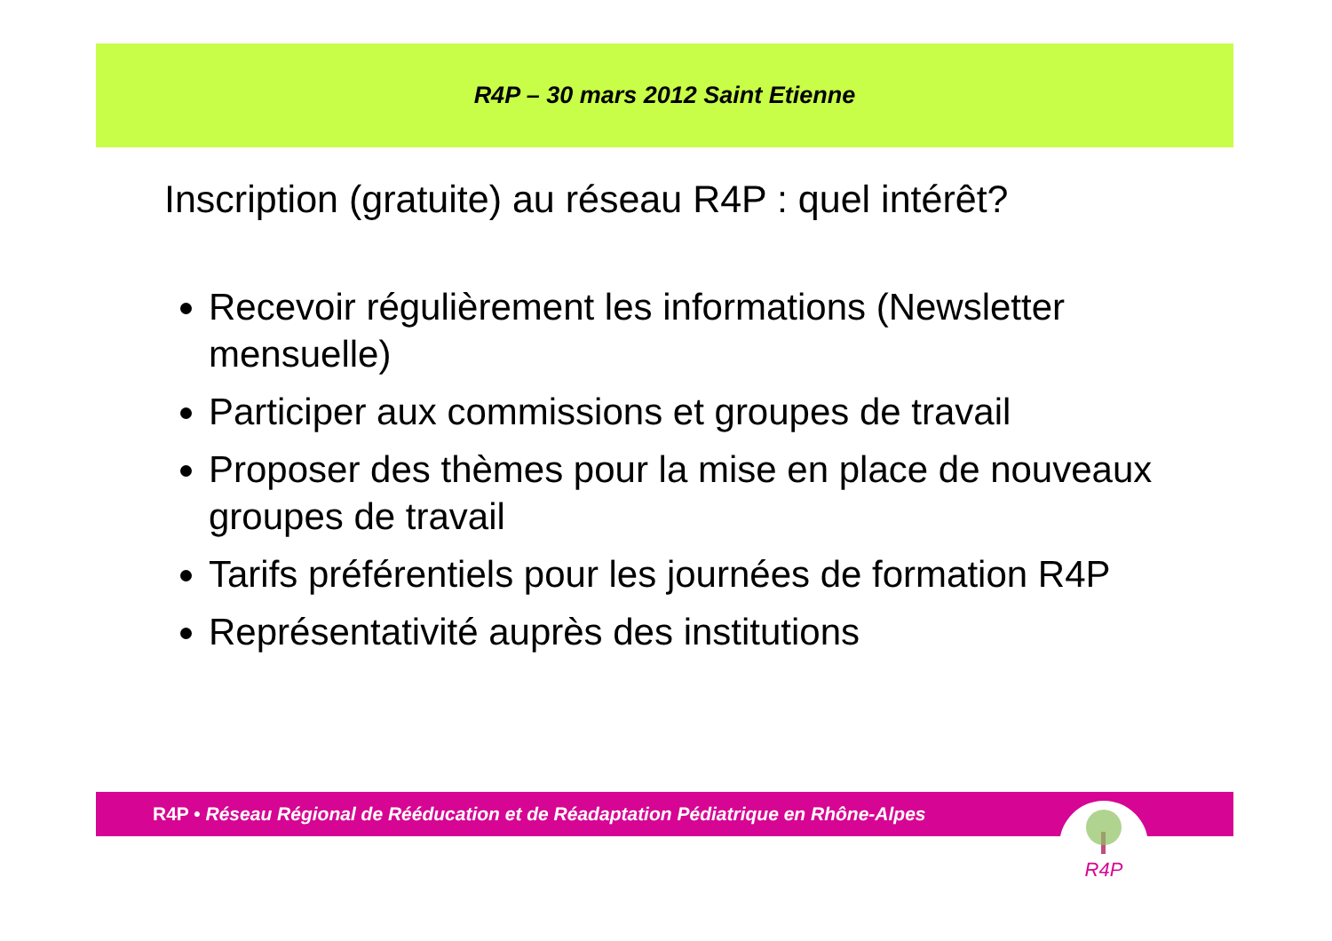R4P – 30 mars 2012 Saint Etienne
Inscription (gratuite) au réseau R4P : quel intérêt?
Recevoir régulièrement les informations (Newsletter mensuelle)
Participer aux commissions et groupes de travail
Proposer des thèmes pour la mise en place de nouveaux groupes de travail
Tarifs préférentiels pour les journées de formation R4P
Représentativité auprès des institutions
R4P • Réseau Régional de Rééducation et de Réadaptation Pédiatrique en Rhône-Alpes R4P